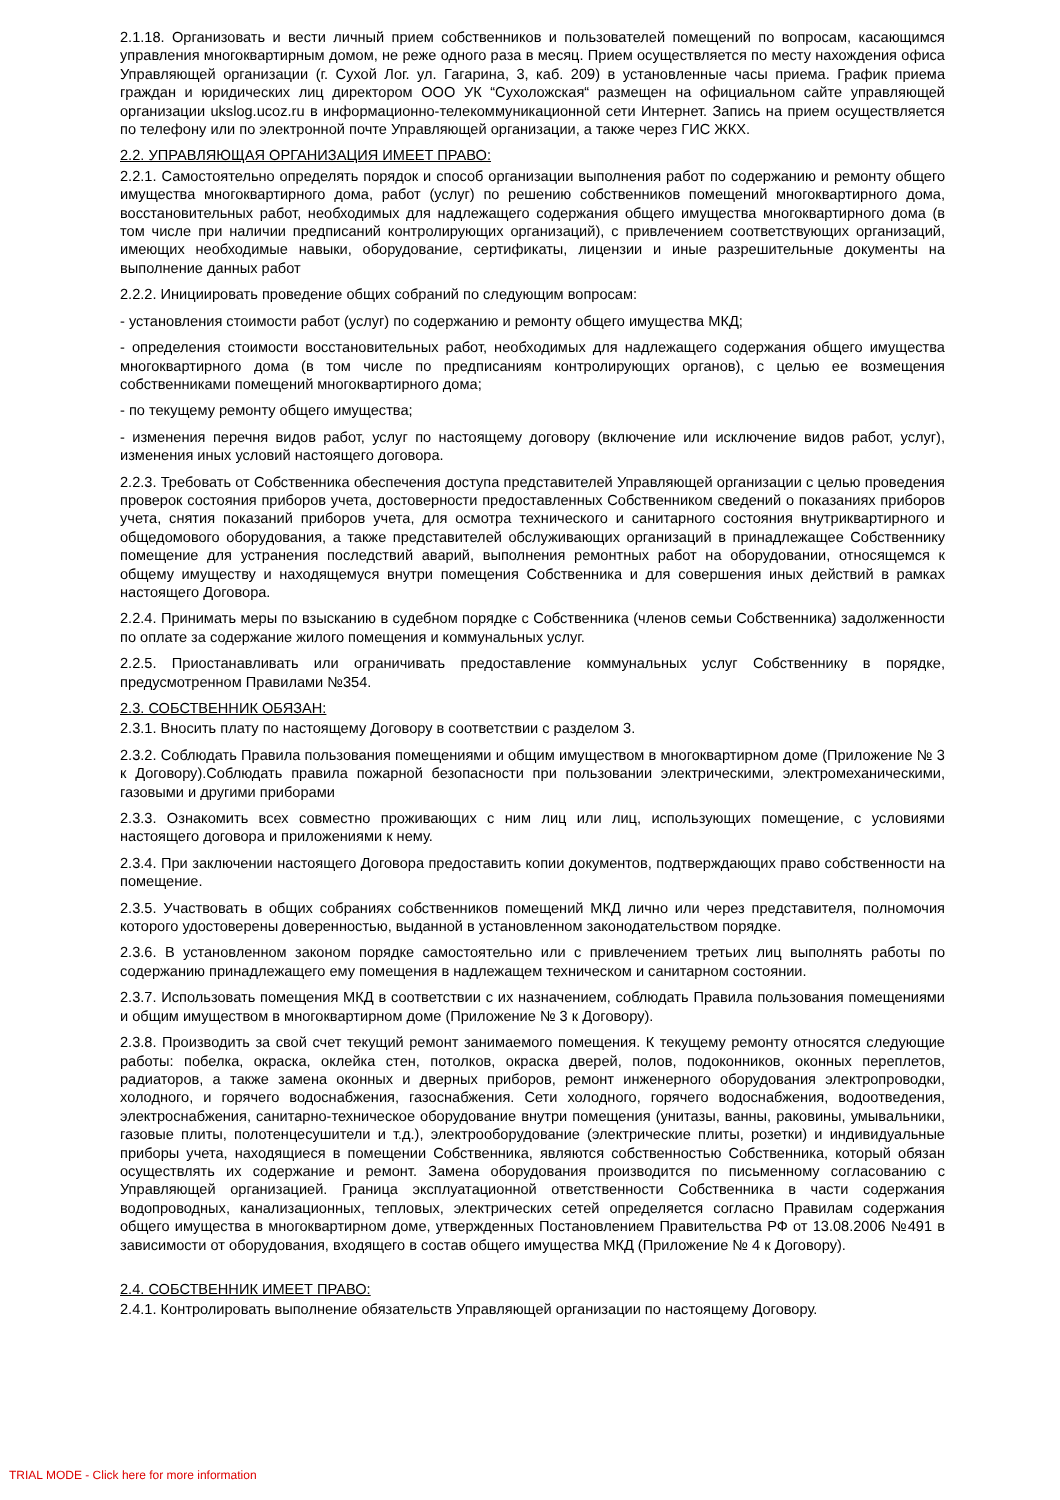2.1.18. Организовать и вести личный прием собственников и пользователей помещений по вопросам, касающимся управления многоквартирным домом, не реже одного раза в месяц. Прием осуществляется по месту нахождения офиса Управляющей организации (г. Сухой Лог. ул. Гагарина, 3, каб. 209) в установленные часы приема. График приема граждан и юридических лиц директором ООО УК “Сухоложская“ размещен на официальном сайте управляющей организации ukslog.ucoz.ru в информационно-телекоммуникационной сети Интернет. Запись на прием осуществляется по телефону или по электронной почте Управляющей организации, а также через ГИС ЖКХ.
2.2. УПРАВЛЯЮЩАЯ ОРГАНИЗАЦИЯ ИМЕЕТ ПРАВО:
2.2.1. Самостоятельно определять порядок и способ организации выполнения работ по содержанию и ремонту общего имущества многоквартирного дома, работ (услуг) по решению собственников помещений многоквартирного дома, восстановительных работ, необходимых для надлежащего содержания общего имущества многоквартирного дома (в том числе при наличии предписаний контролирующих организаций), с привлечением соответствующих организаций, имеющих необходимые навыки, оборудование, сертификаты, лицензии и иные разрешительные документы на выполнение данных работ
2.2.2. Инициировать проведение общих собраний по следующим вопросам:
- установления стоимости работ (услуг) по содержанию и ремонту общего имущества МКД;
- определения стоимости восстановительных работ, необходимых для надлежащего содержания общего имущества многоквартирного дома (в том числе по предписаниям контролирующих органов), с целью ее возмещения собственниками помещений многоквартирного дома;
- по текущему ремонту общего имущества;
- изменения перечня видов работ, услуг по настоящему договору (включение или исключение видов работ, услуг), изменения иных условий настоящего договора.
2.2.3. Требовать от Собственника обеспечения доступа представителей Управляющей организации с целью проведения проверок состояния приборов учета, достоверности предоставленных Собственником сведений о показаниях приборов учета, снятия показаний приборов учета, для осмотра технического и санитарного состояния внутриквартирного и общедомового оборудования, а также представителей обслуживающих организаций в принадлежащее Собственнику помещение для устранения последствий аварий, выполнения ремонтных работ на оборудовании, относящемся к общему имуществу и находящемуся внутри помещения Собственника и для совершения иных действий в рамках настоящего Договора.
2.2.4. Принимать меры по взысканию в судебном порядке с Собственника (членов семьи Собственника) задолженности по оплате за содержание жилого помещения и коммунальных услуг.
2.2.5. Приостанавливать или ограничивать предоставление коммунальных услуг Собственнику в порядке, предусмотренном Правилами №354.
2.3. СОБСТВЕННИК ОБЯЗАН:
2.3.1. Вносить плату по настоящему Договору в соответствии с разделом 3.
2.3.2. Соблюдать Правила пользования помещениями и общим имуществом в многоквартирном доме (Приложение № 3 к Договору).Соблюдать правила пожарной безопасности при пользовании электрическими, электромеханическими, газовыми и другими приборами
2.3.3. Ознакомить всех совместно проживающих с ним лиц или лиц, использующих помещение, с условиями настоящего договора и приложениями к нему.
2.3.4. При заключении настоящего Договора предоставить копии документов, подтверждающих право собственности на помещение.
2.3.5. Участвовать в общих собраниях собственников помещений МКД лично или через представителя, полномочия которого удостоверены доверенностью, выданной в установленном законодательством порядке.
2.3.6. В установленном законом порядке самостоятельно или с привлечением третьих лиц выполнять работы по содержанию принадлежащего ему помещения в надлежащем техническом и санитарном состоянии.
2.3.7. Использовать помещения МКД в соответствии с их назначением, соблюдать Правила пользования помещениями и общим имуществом в многоквартирном доме (Приложение № 3 к Договору).
2.3.8. Производить за свой счет текущий ремонт занимаемого помещения. К текущему ремонту относятся следующие работы: побелка, окраска, оклейка стен, потолков, окраска дверей, полов, подоконников, оконных переплетов, радиаторов, а также замена оконных и дверных приборов, ремонт инженерного оборудования электропроводки, холодного, и горячего водоснабжения, газоснабжения. Сети холодного, горячего водоснабжения, водоотведения, электроснабжения, санитарно-техническое оборудование внутри помещения (унитазы, ванны, раковины, умывальники, газовые плиты, полотенцесушители и т.д.), электрооборудование (электрические плиты, розетки) и индивидуальные приборы учета, находящиеся в помещении Собственника, являются собственностью Собственника, который обязан осуществлять их содержание и ремонт. Замена оборудования производится по письменному согласованию с Управляющей организацией. Граница эксплуатационной ответственности Собственника в части содержания водопроводных, канализационных, тепловых, электрических сетей определяется согласно Правилам содержания общего имущества в многоквартирном доме, утвержденных Постановлением Правительства РФ от 13.08.2006 №491 в зависимости от оборудования, входящего в состав общего имущества МКД (Приложение № 4 к Договору).
2.4. СОБСТВЕННИК ИМЕЕТ ПРАВО:
2.4.1. Контролировать выполнение обязательств Управляющей организации по настоящему Договору.
TRIAL MODE - Click here for more information